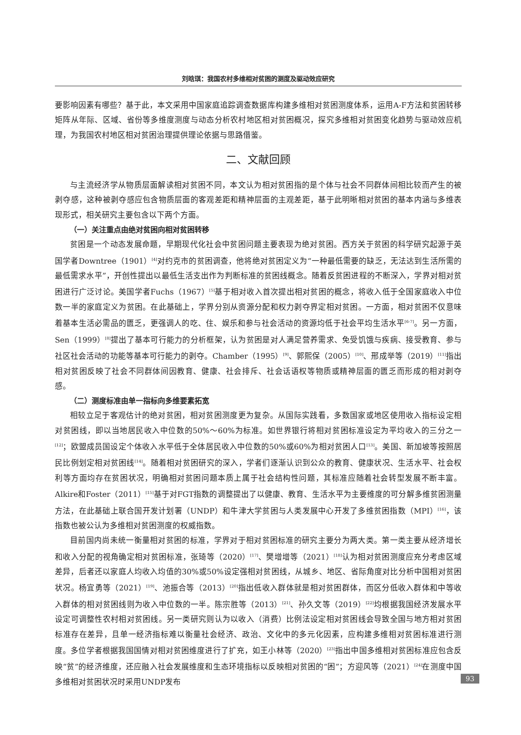刘晗琪：我国农村多维相对贫困的测度及驱动效应研究
要影响因素有哪些？基于此，本文采用中国家庭追踪调查数据库构建多维相对贫困测度体系，运用A-F方法和贫困转移矩阵从年际、区域、省份等多维度测度与动态分析农村地区相对贫困概况，探究多维相对贫困变化趋势与驱动效应机理，为我国农村地区相对贫困治理提供理论依据与思路借鉴。
二、文献回顾
与主流经济学从物质层面解读相对贫困不同，本文认为相对贫困指的是个体与社会不同群体间相比较而产生的被剥夺感，这种被剥夺感应包含物质层面的客观差距和精神层面的主观差距，基于此明晰相对贫困的基本内涵与多维表现形式，相关研究主要包含以下两个方面。
（一）关注重点由绝对贫困向相对贫困转移
贫困是一个动态发展命题，早期现代化社会中贫困问题主要表现为绝对贫困。西方关于贫困的科学研究起源于英国学者Downtree（1901）<sup>[4]</sup>对约克市的贫困调查，他将绝对贫困定义为“一种最低需要的缺乏，无法达到生活所需的最低需求水平”，开创性提出以最低生活支出作为判断标准的贫困线概念。随着反贫困进程的不断深入，学界对相对贫困进行广泛讨论。美国学者Fuchs（1967）<sup>[5]</sup>基于相对收入首次提出相对贫困的概念，将收入低于全国家庭收入中位数一半的家庭定义为贫困。在此基础上，学界分别从资源分配和权力剥夺界定相对贫困。一方面，相对贫困不仅意味着基本生活必需品的匮乏，更强调人的吃、住、娱乐和参与社会活动的资源均低于社会平均生活水平<sup>[6-7]</sup>。另一方面，Sen（1999）<sup>[8]</sup>提出了基本可行能力的分析框架，认为贫困是对人满足营养需求、免受饥饿与疾病、接受教育、参与社区社会活动的功能等基本可行能力的剥夺。Chamber（1995）<sup>[9]</sup>、郭熙保（2005）<sup>[10]</sup>、邢成举等（2019）<sup>[11]</sup>指出相对贫困反映了社会不同群体间因教育、健康、社会排斥、社会话语权等物质或精神层面的匮乏而形成的相对剥夺感。
（二）测度标准由单一指标向多维要素拓宽
相较立足于客观估计的绝对贫困，相对贫困测度更为复杂。从国际实践看，多数国家或地区使用收入指标设定相对贫困线，即以当地居民收入中位数的50%～60%为标准。如世界银行将相对贫困标准设定为平均收入的三分之一<sup>[12]</sup>；欧盟成员国设定个体收入水平低于全体居民收入中位数的50%或60%为相对贫困人口<sup>[13]</sup>。美国、新加坡等按照居民比例划定相对贫困线<sup>[14]</sup>。随着相对贫困研究的深入，学者们逐渐认识到公众的教育、健康状况、生活水平、社会权利等方面均存在贫困状况，明确相对贫困问题本质上属于社会结构性问题，其标准应随着社会转型发展不断丰富。Alkire和Foster（2011）<sup>[15]</sup>基于对FGT指数的调整提出了以健康、教育、生活水平为主要维度的可分解多维贫困测量方法，在此基础上联合国开发计划署（UNDP）和牛津大学贫困与人类发展中心开发了多维贫困指数（MPI）<sup>[16]</sup>，该指数也被公认为多维相对贫困测度的权威指数。
目前国内尚未统一衡量相对贫困的标准，学界对于相对贫困标准的研究主要分为两大类。第一类主要从经济增长和收入分配的视角确定相对贫困标准，张琦等（2020）<sup>[17]</sup>、樊增增等（2021）<sup>[18]</sup>认为相对贫困测度应充分考虑区域差异，后者还以家庭人均收入均值的30%或50%设定强相对贫困线，从城乡、地区、省际角度对比分析中国相对贫困状况。杨宜勇等（2021）<sup>[19]</sup>、池振合等（2013）<sup>[20]</sup>指出低收入群体就是相对贫困群体，而区分低收入群体和中等收入群体的相对贫困线则为收入中位数的一半。陈宗胜等（2013）<sup>[21]</sup>、孙久文等（2019）<sup>[22]</sup>均根据我国经济发展水平设定可调整性农村相对贫困线。另一类研究则认为以收入（消费）比例法设定相对贫困线会导致全国与地方相对贫困标准存在差异，且单一经济指标难以衡量社会经济、政治、文化中的多元化因素，应构建多维相对贫困标准进行测度。多位学者根据我国国情对相对贫困维度进行了扩充，如王小林等（2020）<sup>[23]</sup>指出中国多维相对贫困标准应包含反映“贫”的经济维度，还应融入社会发展维度和生态环境指标以反映相对贫困的“困”；方迎风等（2021）<sup>[24]</sup>在测度中国多维相对贫困状况时采用UNDP发布
93